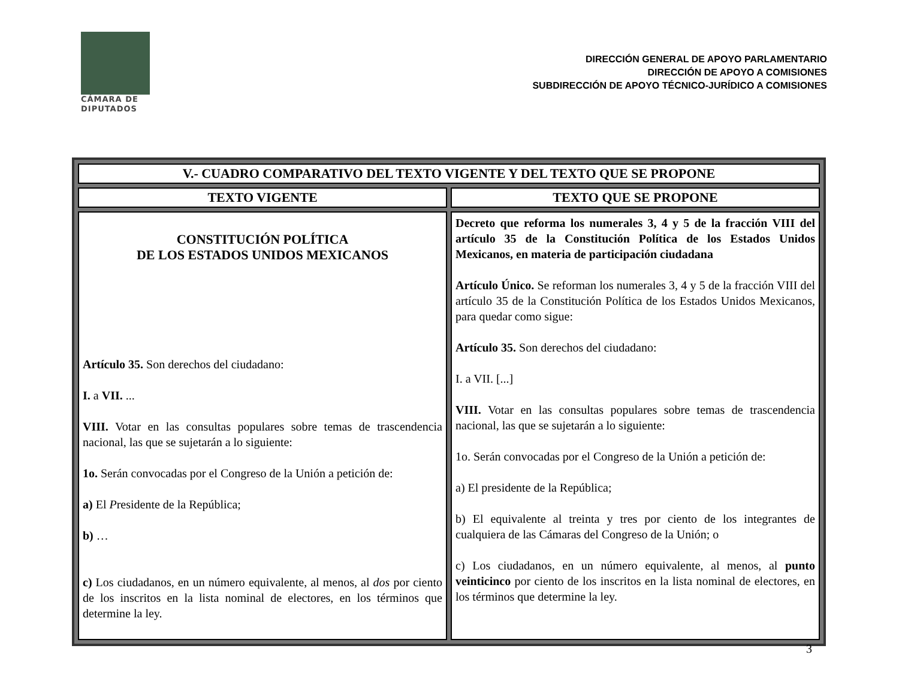CÁMARA DE
DIPUTADOS
DIRECCIÓN GENERAL DE APOYO PARLAMENTARIO
DIRECCIÓN DE APOYO A COMISIONES
SUBDIRECCIÓN DE APOYO TÉCNICO-JURÍDICO A COMISIONES
| V.- CUADRO COMPARATIVO DEL TEXTO VIGENTE Y DEL TEXTO QUE SE PROPONE | |
| --- | --- |
| TEXTO VIGENTE | TEXTO QUE SE PROPONE |
| CONSTITUCIÓN POLÍTICA DE LOS ESTADOS UNIDOS MEXICANOS Artículo 35. Son derechos del ciudadano: I. a VII. ... VIII. Votar en las consultas populares sobre temas de trascendencia nacional, las que se sujetarán a lo siguiente: 1o. Serán convocadas por el Congreso de la Unión a petición de: a) El P residente de la República; b) … c) Los ciudadanos, en un número equivalente, al menos, al dos por ciento de los inscritos en la lista nominal de electores, en los términos que determine la ley. | Decreto que reforma los numerales 3, 4 y 5 de la fracción VIII del artículo 35 de la Constitución Política de los Estados Unidos Mexicanos, en materia de participación ciudadana Artículo Único. Se reforman los numerales 3, 4 y 5 de la fracción VIII del artículo 35 de la Constitución Política de los Estados Unidos Mexicanos, para quedar como sigue: Artículo 35. Son derechos del ciudadano: I. a VII. [...] VIII. Votar en las consultas populares sobre temas de trascendencia nacional, las que se sujetarán a lo siguiente: 1o. Serán convocadas por el Congreso de la Unión a petición de: a) El presidente de la República; b) El equivalente al treinta y tres por ciento de los integrantes de cualquiera de las Cámaras del Congreso de la Unión; o c) Los ciudadanos, en un número equivalente, al menos, al punto veinticinco por ciento de los inscritos en la lista nominal de electores, en los términos que determine la ley. |
3